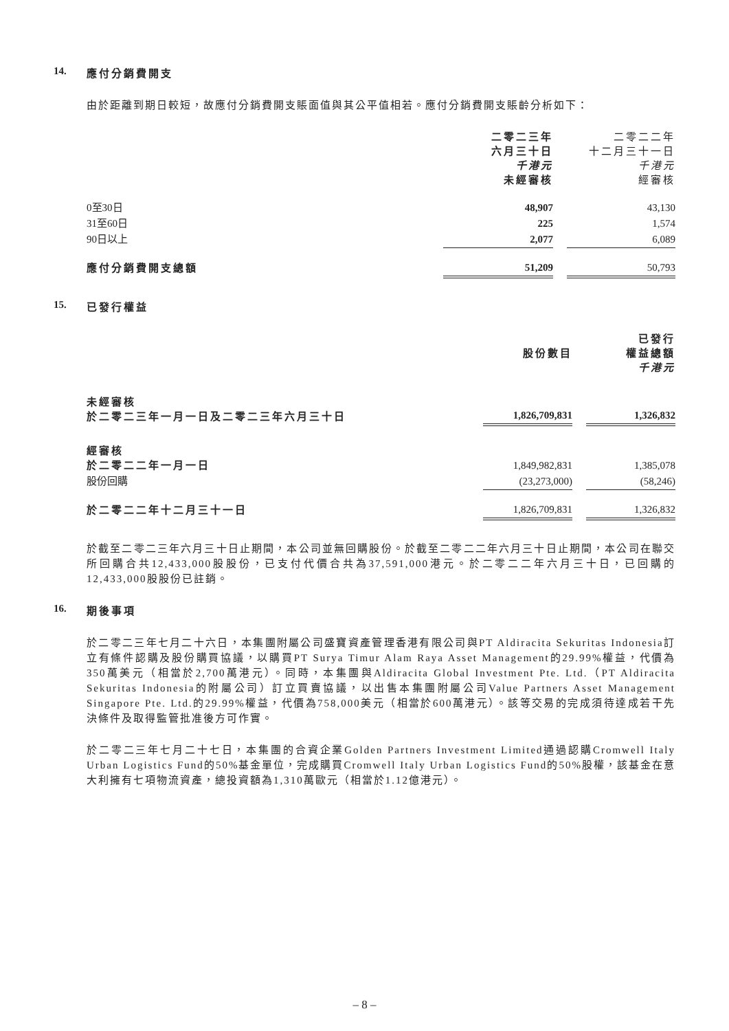14. 應付分銷費開支
由於距離到期日較短，故應付分銷費開支賬面值與其公平值相若。應付分銷費開支賬齡分析如下：
| | 二零二三年 六月三十日 千港元 未經審核 | | 二零二二年 十二月三十一日 千港元 經審核 |
| 0至30日 | 48,907 | | 43,130 |
| 31至60日 | 225 | | 1,574 |
| 90日以上 | 2,077 | | 6,089 |
| 應付分銷費開支總額 | 51,209 | | 50,793 |
15. 已發行權益
| | 股份數目 | | 已發行 權益總額 千港元 |
| 未經審核 於二零二三年一月一日及二零二三年六月三十日 | 1,826,709,831 | | 1,326,832 |
| 經審核 於二零二二年一月一日 | 1,849,982,831 | | 1,385,078 |
| 股份回購 | (23,273,000) | | (58,246) |
| 於二零二二年十二月三十一日 | 1,826,709,831 | | 1,326,832 |
於截至二零二三年六月三十日止期間，本公司並無回購股份。於截至二零二二年六月三十日止期間，本公司在聯交所回購合共12,433,000股股份，已支付代價合共為37,591,000港元。於二零二二年六月三十日，已回購的12,433,000股股份已註銷。
16. 期後事項
於二零二三年七月二十六日，本集團附屬公司盛寶資產管理香港有限公司與PT Aldiracita Sekuritas Indonesia訂立有條件認購及股份購買協議，以購買PT Surya Timur Alam Raya Asset Management的29.99%權益，代價為350萬美元（相當於2,700萬港元）。同時，本集團與Aldiracita Global Investment Pte. Ltd.（PT Aldiracita Sekuritas Indonesia的附屬公司）訂立買賣協議，以出售本集團附屬公司Value Partners Asset Management Singapore Pte. Ltd.的29.99%權益，代價為758,000美元（相當於600萬港元）。該等交易的完成須待達成若干先決條件及取得監管批准後方可作實。
於二零二三年七月二十七日，本集團的合資企業Golden Partners Investment Limited通過認購Cromwell Italy Urban Logistics Fund的50%基金單位，完成購買Cromwell Italy Urban Logistics Fund的50%股權，該基金在意大利擁有七項物流資產，總投資額為1,310萬歐元（相當於1.12億港元）。
– 8 –